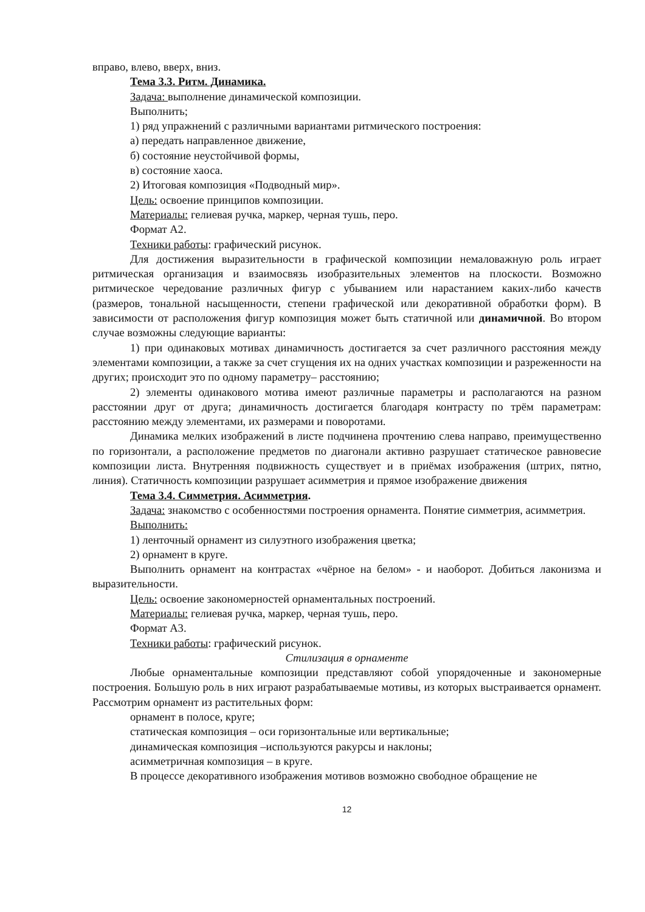вправо, влево, вверх, вниз.
Тема 3.3. Ритм. Динамика.
Задача: выполнение динамической композиции.
Выполнить;
1) ряд упражнений с различными вариантами ритмического построения:
а) передать направленное движение,
б) состояние неустойчивой формы,
в) состояние хаоса.
2) Итоговая композиция «Подводный мир».
Цель: освоение принципов композиции.
Материалы: гелиевая ручка, маркер, черная тушь, перо.
Формат А2.
Техники работы: графический рисунок.
Для достижения выразительности в графической композиции немаловажную роль играет ритмическая организация и взаимосвязь изобразительных элементов на плоскости. Возможно ритмическое чередование различных фигур с убыванием или нарастанием каких-либо качеств (размеров, тональной насыщенности, степени графической или декоративной обработки форм). В зависимости от расположения фигур композиция может быть статичной или динамичной. Во втором случае возможны следующие варианты:
1) при одинаковых мотивах динамичность достигается за счет различного расстояния между элементами композиции, а также за счет сгущения их на одних участках композиции и разреженности на других; происходит это по одному параметру– расстоянию;
2) элементы одинакового мотива имеют различные параметры и располагаются на разном расстоянии друг от друга; динамичность достигается благодаря контрасту по трём параметрам: расстоянию между элементами, их размерами и поворотами.
Динамика мелких изображений в листе подчинена прочтению слева направо, преимущественно по горизонтали, а расположение предметов по диагонали активно разрушает статическое равновесие композиции листа. Внутренняя подвижность существует и в приёмах изображения (штрих, пятно, линия). Статичность композиции разрушает асимметрия и прямое изображение движения
Тема 3.4. Симметрия. Асимметрия.
Задача: знакомство с особенностями построения орнамента. Понятие симметрия, асимметрия.
Выполнить:
1) ленточный орнамент из силуэтного изображения цветка;
2) орнамент в круге.
Выполнить орнамент на контрастах «чёрное на белом» - и наоборот. Добиться лаконизма и выразительности.
Цель: освоение закономерностей орнаментальных построений.
Материалы: гелиевая ручка, маркер, черная тушь, перо.
Формат А3.
Техники работы: графический рисунок.
Стилизация в орнаменте
Любые орнаментальные композиции представляют собой упорядоченные и закономерные построения. Большую роль в них играют разрабатываемые мотивы, из которых выстраивается орнамент. Рассмотрим орнамент из растительных форм:
орнамент в полосе, круге;
статическая композиция – оси горизонтальные или вертикальные;
динамическая композиция –используются ракурсы и наклоны;
асимметричная композиция – в круге.
В процессе декоративного изображения мотивов возможно свободное обращение не
12